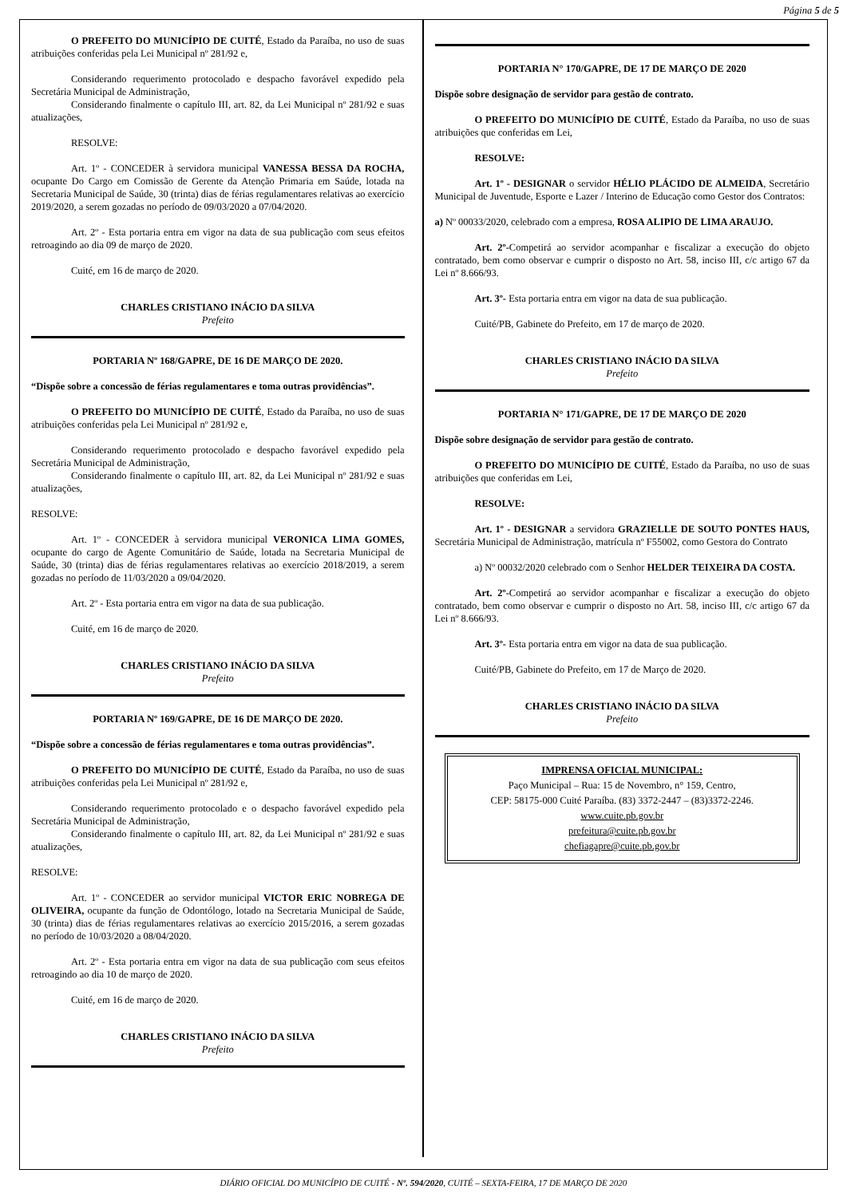Página 5 de 5
O PREFEITO DO MUNICÍPIO DE CUITÉ, Estado da Paraíba, no uso de suas atribuições conferidas pela Lei Municipal nº 281/92 e,
Considerando requerimento protocolado e despacho favorável expedido pela Secretária Municipal de Administração,
Considerando finalmente o capítulo III, art. 82, da Lei Municipal nº 281/92 e suas atualizações,
RESOLVE:
Art. 1º - CONCEDER à servidora municipal VANESSA BESSA DA ROCHA, ocupante Do Cargo em Comissão de Gerente da Atenção Primaria em Saúde, lotada na Secretaria Municipal de Saúde, 30 (trinta) dias de férias regulamentares relativas ao exercício 2019/2020, a serem gozadas no período de 09/03/2020 a 07/04/2020.
Art. 2º - Esta portaria entra em vigor na data de sua publicação com seus efeitos retroagindo ao dia 09 de março de 2020.
Cuité, em 16 de março de 2020.
CHARLES CRISTIANO INÁCIO DA SILVA
Prefeito
PORTARIA Nº 168/GAPRE, DE 16 DE MARÇO DE 2020.
“Dispõe sobre a concessão de férias regulamentares e toma outras providências”.
O PREFEITO DO MUNICÍPIO DE CUITÉ, Estado da Paraíba, no uso de suas atribuições conferidas pela Lei Municipal nº 281/92 e,
Considerando requerimento protocolado e despacho favorável expedido pela Secretária Municipal de Administração,
Considerando finalmente o capítulo III, art. 82, da Lei Municipal nº 281/92 e suas atualizações,
RESOLVE:
Art. 1º - CONCEDER à servidora municipal VERONICA LIMA GOMES, ocupante do cargo de Agente Comunitário de Saúde, lotada na Secretaria Municipal de Saúde, 30 (trinta) dias de férias regulamentares relativas ao exercício 2018/2019, a serem gozadas no período de 11/03/2020 a 09/04/2020.
Art. 2º - Esta portaria entra em vigor na data de sua publicação.
Cuité, em 16 de março de 2020.
CHARLES CRISTIANO INÁCIO DA SILVA
Prefeito
PORTARIA Nº 169/GAPRE, DE 16 DE MARÇO DE 2020.
“Dispõe sobre a concessão de férias regulamentares e toma outras providências”.
O PREFEITO DO MUNICÍPIO DE CUITÉ, Estado da Paraíba, no uso de suas atribuições conferidas pela Lei Municipal nº 281/92 e,
Considerando requerimento protocolado e o despacho favorável expedido pela Secretária Municipal de Administração,
Considerando finalmente o capítulo III, art. 82, da Lei Municipal nº 281/92 e suas atualizações,
RESOLVE:
Art. 1º - CONCEDER ao servidor municipal VICTOR ERIC NOBREGA DE OLIVEIRA, ocupante da função de Odontólogo, lotado na Secretaria Municipal de Saúde, 30 (trinta) dias de férias regulamentares relativas ao exercício 2015/2016, a serem gozadas no período de 10/03/2020 a 08/04/2020.
Art. 2º - Esta portaria entra em vigor na data de sua publicação com seus efeitos retroagindo ao dia 10 de março de 2020.
Cuité, em 16 de março de 2020.
CHARLES CRISTIANO INÁCIO DA SILVA
Prefeito
PORTARIA N° 170/GAPRE, DE 17 DE MARÇO DE 2020
Dispõe sobre designação de servidor para gestão de contrato.
O PREFEITO DO MUNICÍPIO DE CUITÉ, Estado da Paraíba, no uso de suas atribuições que conferidas em Lei,
RESOLVE:
Art. 1º - DESIGNAR o servidor HÉLIO PLÁCIDO DE ALMEIDA, Secretário Municipal de Juventude, Esporte e Lazer / Interino de Educação como Gestor dos Contratos:
a) Nº 00033/2020, celebrado com a empresa, ROSA ALIPIO DE LIMA ARAUJO.
Art. 2º-Competirá ao servidor acompanhar e fiscalizar a execução do objeto contratado, bem como observar e cumprir o disposto no Art. 58, inciso III, c/c artigo 67 da Lei nº 8.666/93.
Art. 3º- Esta portaria entra em vigor na data de sua publicação.
Cuité/PB, Gabinete do Prefeito, em 17 de março de 2020.
CHARLES CRISTIANO INÁCIO DA SILVA
Prefeito
PORTARIA N° 171/GAPRE, DE 17 DE MARÇO DE 2020
Dispõe sobre designação de servidor para gestão de contrato.
O PREFEITO DO MUNICÍPIO DE CUITÉ, Estado da Paraíba, no uso de suas atribuições que conferidas em Lei,
RESOLVE:
Art. 1º - DESIGNAR a servidora GRAZIELLE DE SOUTO PONTES HAUS, Secretária Municipal de Administração, matrícula nº F55002, como Gestora do Contrato
a) Nº 00032/2020 celebrado com o Senhor HELDER TEIXEIRA DA COSTA.
Art. 2º-Competirá ao servidor acompanhar e fiscalizar a execução do objeto contratado, bem como observar e cumprir o disposto no Art. 58, inciso III, c/c artigo 67 da Lei nº 8.666/93.
Art. 3º- Esta portaria entra em vigor na data de sua publicação.
Cuité/PB, Gabinete do Prefeito, em 17 de Março de 2020.
CHARLES CRISTIANO INÁCIO DA SILVA
Prefeito
IMPRENSA OFICIAL MUNICIPAL:
Paço Municipal – Rua: 15 de Novembro, n° 159, Centro,
CEP: 58175-000 Cuité Paraíba. (83) 3372-2447 – (83)3372-2246.
www.cuite.pb.gov.br
prefeitura@cuite.pb.gov.br
chefiagapre@cuite.pb.gov.br
DIÁRIO OFICIAL DO MUNICÍPIO DE CUITÉ - Nº. 594/2020, CUITÉ – SEXTA-FEIRA, 17 DE MARÇO DE 2020